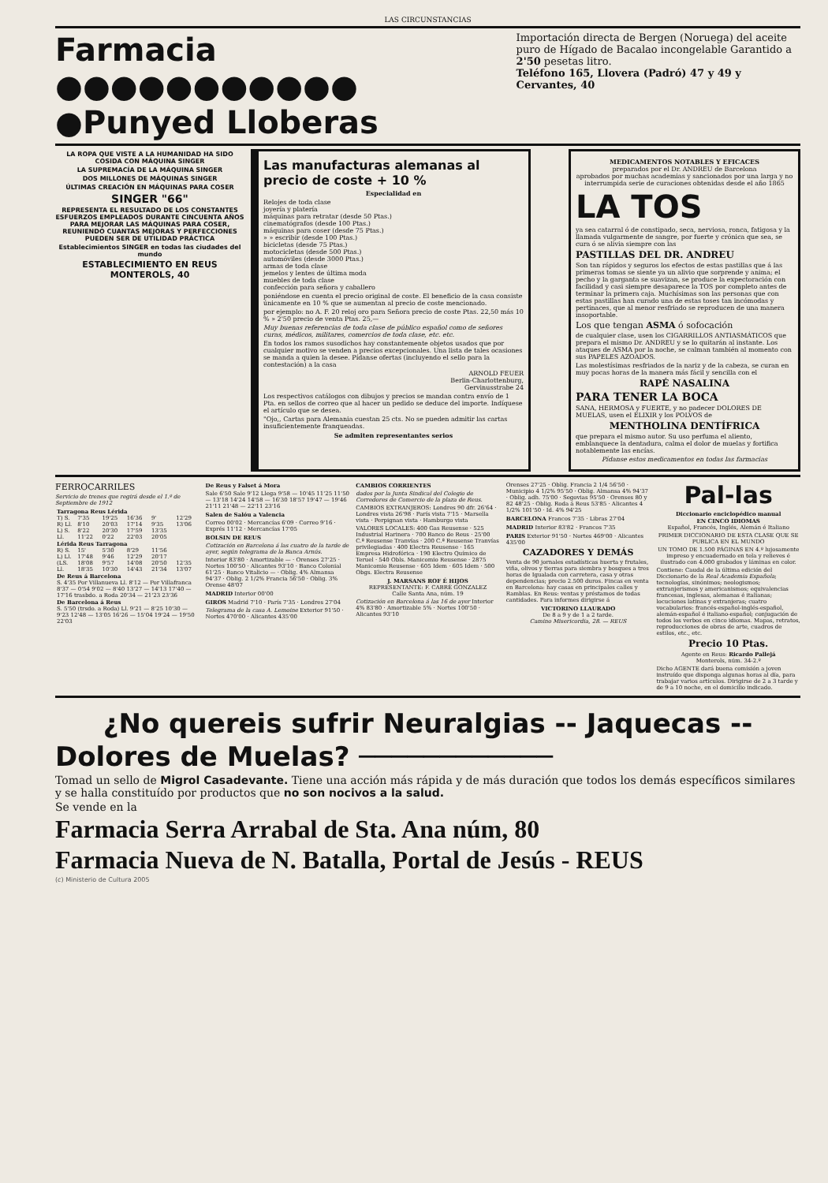LAS CIRCUNSTANCIAS
Farmacia ●●●●●●●●●●●
●Punyed Lloberas
Importación directa de Bergen (Noruega) del aceite puro de Hígado de Bacalao incongelable Garantido a 2'50 pesetas litro.
Teléfono 165, Llovera (Padró) 47 y 49 y Cervantes, 40
LA ROPA QUE VISTE A LA HUMANIDAD HA SIDO COSIDA CON MÁQUINA SINGER
LA SUPREMACÍA DE LA MÁQUINA SINGER
DOS MILLONES DE MÁQUINAS SINGER
ÚLTIMAS CREACIÓN EN MÁQUINAS PARA COSER
SINGER "66"
REPRESENTA EL RESULTADO DE LOS CONSTANTES ESFUERZOS EMPLEADOS DURANTE CINCUENTA AÑOS PARA MEJORAR LAS MÁQUINAS PARA COSER, REUNIENDO CUANTAS MEJORAS Y PERFECCIONES PUEDEN SER DE UTILIDAD PRÁCTICA
Establecimientos SINGER en todas las ciudades del mundo
ESTABLECIMIENTO EN REUS
MONTEROLS, 40
Las manufacturas alemanas al precio de coste + 10 %
Especialidad en
Relojes de toda clase
joyería y platería
máquinas para retratar (desde 50 Ptas.)
cinematógrafos (desde 100 Ptas.)
máquinas para coser (desde 75 Ptas.)
» » escribir (desde 100 Ptas.)
bicicletas (desde 75 Ptas.)
motocicletas (desde 500 Ptas.)
automóviles (desde 3000 Ptas.)
armas de toda clase
jemelos y lentes de última moda
muebles de toda clase
confección para señora y caballero
poniéndose en cuenta el precio original de coste. El beneficio de la casa consiste únicamente en 10 % que se aumentan al precio de coste mencionado.
por ejemplo: no A. F. 20 reloj oro para Señora precio de coste Ptas. 22,50 más 10 % » 2'50 precio de venta Ptas. 25,—
Muy buenas referencias de toda clase de público español como de señores curas, médicos, militares, comercios de toda clase, etc. etc.
En todos los ramos susodichos hay constantemente objetos usados que por cualquier motivo se venden a precios excepcionales. Una lista de tales ocasiones se manda a quien la desee. Pídanse ofertas (incluyendo el sello para la contestación) a la casa
ARNOLD FEUER
Berlin-Charlottenburg,
Gervinusstrabe 24
Los respectivos catálogos con dibujos y precios se mandan contra envío de 1 Pta. en sellos de correo que al hacer un pedido se deduce del importe. Indíquese el artículo que se desea.
"Ojo,, Cartas para Alemania cuestan 25 cts. No se pueden admitir las cartas insuficientemente franqueadas.
Se admiten representantes serios
MEDICAMENTOS NOTABLES Y EFICACES
preparados por el Dr. ANDREU de Barcelona
aprobados por muchas academias y sancionados por una larga y no interrumpida serie de curaciones obtenidas desde el año 1865
LA TOS
ya sea catarral ó de constipado, seca, nerviosa, ronca, fatigosa y la llamada vulgarmente de sangre, por fuerte y crónica que sea, se cura ó se alivia siempre con las
PASTILLAS DEL DR. ANDREU
Son tan rápidos y seguros los efectos de estas pastillas que á las primeras tomas se siente ya un alivio que sorprende y anima; el pecho y la garganta se suavizan, se produce la expectoración con facilidad y casi siempre desaparece la TOS por completo antes de terminar la primera caja. Muchísimas son las personas que con estas pastillas han curado una de estas toses tan incómodas y pertinaces, que al menor resfriado se reproducen de una manera insoportable.
Los que tengan ASMA ó sofocación
de cualquier clase, usen los CIGARRILLOS ANTIASMÁTICOS que prepara el mismo Dr. ANDREU y se lo quitarán al instante. Los ataques de ASMA por la noche, se calman también al momento con sus PAPELES AZOADOS.
Las molestísimas resfriados de la nariz y de la cabeza, se curan en muy pocas horas de la manera más fácil y sencilla con el
RAPÉ NASALINA
PARA TENER LA BOCA
SANA, HERMOSA y FUERTE, y no padecer DOLORES DE MUELAS, usen el ELIXIR y los POLVOS de
MENTHOLINA DENTÍFRICA
que prepara el mismo autor. Su uso perfuma el aliento, emblanquece la dentadura, calma el dolor de muelas y fortifica notablemente las encías.
Pídanse estos medicamentos en todas las farmacias
FERROCARRILES
Servicio de trenes que regirá desde el 1.º de Septiembre de 1912
| Tarragona Reus Lérida | | | | | |
| --- | --- | --- | --- | --- | --- |
| T) S. | 7'35 | 19'25 | 16'36 | 9' | 12'29 |
| R) Ll. | 8'10 | 20'03 | 17'14 | 9'35 | 13'06 |
| L) S. | 8'22 | 20'30 | 17'59 | 13'35 | |
| Ll. | 11'22 | 0'22 | 22'03 | 20'05 | |
| Lérida Reus Tarragona | | | | | |
| R) S. | 15' | 5'30 | 8'29 | 11'56 | |
| L) Ll. | 17'48 | 9'46 | 12'29 | 20'17 | |
| (LS. | 18'08 | 9'57 | 14'08 | 20'50 | 12'35 |
| Ll. | 18'35 | 10'30 | 14'43 | 21'34 | 13'07 |
| De Reus á Barcelona | | | | | |
| S. 4'35 Por Villanueva Ll. 8'12 — Por Villafranca 8'37 — 0'54 9'02 — 8'40 13'27 — 14'13 17'40 — 17'16 trasbdo. a Roda 20'34 — 21'23 23'36 | | | | | |
| De Barcelona á Reus | | | | | |
| S. 5'50 (trsdo. a Roda) Ll. 9'21 — 8'25 10'30 — 9'23 12'48 — 13'05 16'26 — 15'04 19'24 — 19'50 22'03 | | | | | |
De Reus y Falset á Mora
Sale 6'50 Sale 9'12 Llega 9'58 — 10'45 11'25 11'50 — 13'18 14'24 14'58 — 16'30 18'57 19'47 — 19'46 21'11 21'48 — 22'11 23'16
Salen de Salóu a Valencia
Correo 00'02 · Mercancías 6'09 · Correo 9'16 · Exprés 11'12 · Mercancías 17'05
BOLSIN DE REUS
Cotización en Barcelona á las cuatro de la tarde de ayer, según telegrama de la Banca Arnús.
Interior 83'80 · Amortizable — · Orenses 27'25 · Nortes 100'50 · Alicantes 93'10 · Banco Colonial 61'25 · Banco Vitalicio — · Oblig. 4% Almansa 94'37 · Oblig. 2 1/2% Francia 56'50 · Oblig. 3% Orense 48'07
MADRID Interior 00'00
GIROS Madrid 7'10 · París 7'35 · Londres 27'04
Telegrama de la casa A. Lemoine Exterior 91'50 · Nortes 470'00 · Alicantes 435'00
CAMBIOS CORRIENTES
dados por la Junta Sindical del Colegio de Corredores de Comercio de la plaza de Reus.
CAMBIOS EXTRANJEROS: Londres 90 dfr. 26'64 · Londres vista 26'98 · París vista 7'15 · Marsella vista · Perpignan vista · Hamburgo vista
VALORES LOCALES: 400 Gas Reusense · 525 Industrial Harinera · 700 Banco de Reus · 25'00 C.ª Reusense Tranvías · 200 C.ª Reusense Tranvías privilegiadas · 400 Electra Reusense · 165 Empresa Hidrofórica · 190 Electro Químico de Teruel · 540 Obls. Manicomio Reusense · 2875 Manicomio Reusense · 605 Idem · 605 Idem · 500 Obgs. Electra Reusense
J. MARSANS ROF É HIJOS
REPRESENTANTE: F. CABRÉ GONZALEZ
Calle Santa Ana, núm. 19
Cotización en Barcelona á las 16 de ayer Interior 4% 83'80 · Amortizable 5% · Nortes 100'50 · Alicantes 93'10
Orenses 27'25 · Oblig. Francia 2 1/4 56'50 · Municipio 4 1/2% 95'50 · Oblig. Almansa 4% 94'37 · Oblig. adh. 75'00 · Segovias 95'50 · Orenses 80 y 82 48'25 · Oblig. Roda á Reus 53'85 · Alicantes 4 1/2% 101'50 · Id. 4% 94'25
BARCELONA Francos 7'35 · Libras 27'04
MADRID Interior 83'82 · Francos 7'35
PARIS Exterior 91'50 · Nortes 469'00 · Alicantes 435'00
CAZADORES Y DEMÁS
Venta de 90 jornales estadísticas huerta y frutales, viña, olivos y tierras para siembra y bosques a tres horas de Igualada con carretera, casa y otras dependencias; precio 2.500 duros. Fincas en venta en Barcelona: hay casas en principales calles y Ramblas. En Reus: ventas y préstamos de todas cantidades. Para informes dirigirse á
VICTORINO LLAURADO
De 8 a 9 y de 1 a 2 tarde.
Camino Misericordia, 28. — REUS
Pal-las
Diccionario enciclopédico manual
EN CINCO IDIOMAS
Español, Francés, Inglés, Alemán é Italiano
PRIMER DICCIONARIO DE ESTA CLASE QUE SE PUBLICA EN EL MUNDO
UN TOMO DE 1.500 PÁGINAS EN 4.º lujosamente impreso y encuadernado en tela y relieves é ilustrado con 4.000 grabados y láminas en color.
Contiene: Caudal de la última edición del Diccionario de la Real Academia Española; tecnologías, sinónimos; neologismos; extranjerismos y americanismos; equivalencias francesas, inglesas, alemanas é italianas; locuciones latinas y extranjeras; cuatro vocabularios: francés-español-inglés-español, alemán-español é italiano-español; conjugación de todos los verbos en cinco idiomas. Mapas, retratos, reproducciones de obras de arte, cuadros de estilos, etc., etc.
Precio 10 Ptas.
Agente en Reus: Ricardo Pallejá
Monterols, núm. 34-2.º
Dicho AGENTE dará buena comisión a joven instruído que disponga algunas horas al día, para trabajar varios artículos. Dirigirse de 2 a 3 tarde y de 9 a 10 noche, en el domicilio indicado.
¿No quereis sufrir Neuralgias -- Jaquecas --
Dolores de Muelas? ────────────
Tomad un sello de Migrol Casadevante. Tiene una acción más rápida y de más duración que todos los demás específicos similares y se halla constituído por productos que no son nocivos a la salud.
Se vende en la
Farmacia Serra Arrabal de Sta. Ana núm, 80
Farmacia Nueva de N. Batalla, Portal de Jesús - REUS
(c) Ministerio de Cultura 2005